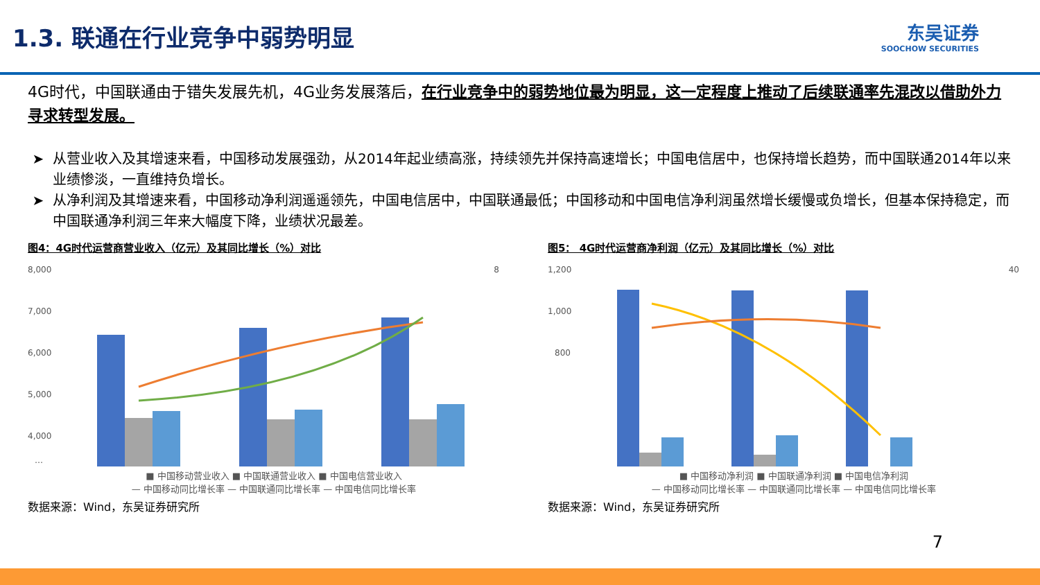1.3. 联通在行业竞争中弱势明显
东吴证券
SOOCHOW SECURITIES
4G时代，中国联通由于错失发展先机，4G业务发展落后，在行业竞争中的弱势地位最为明显，这一定程度上推动了后续联通率先混改以借助外力寻求转型发展。
从营业收入及其增速来看，中国移动发展强劲，从2014年起业绩高涨，持续领先并保持高速增长；中国电信居中，也保持增长趋势，而中国联通2014年以来业绩惨淡，一直维持负增长。
从净利润及其增速来看，中国移动净利润遥遥领先，中国电信居中，中国联通最低；中国移动和中国电信净利润虽然增长缓慢或负增长，但基本保持稳定，而中国联通净利润三年来大幅度下降，业绩状况最差。
图4：4G时代运营商营业收入（亿元）及其同比增长（%）对比
8,000
7,000
6,000
5,000
4,000
…
8
■ 中国移动营业收入 ■ 中国联通营业收入 ■ 中国电信营业收入
— 中国移动同比增长率 — 中国联通同比增长率 — 中国电信同比增长率
数据来源：Wind，东吴证券研究所
图5： 4G时代运营商净利润（亿元）及其同比增长（%）对比
1,200
1,000
800
40
■ 中国移动净利润 ■ 中国联通净利润 ■ 中国电信净利润
— 中国移动同比增长率 — 中国联通同比增长率 — 中国电信同比增长率
数据来源：Wind，东吴证券研究所
7